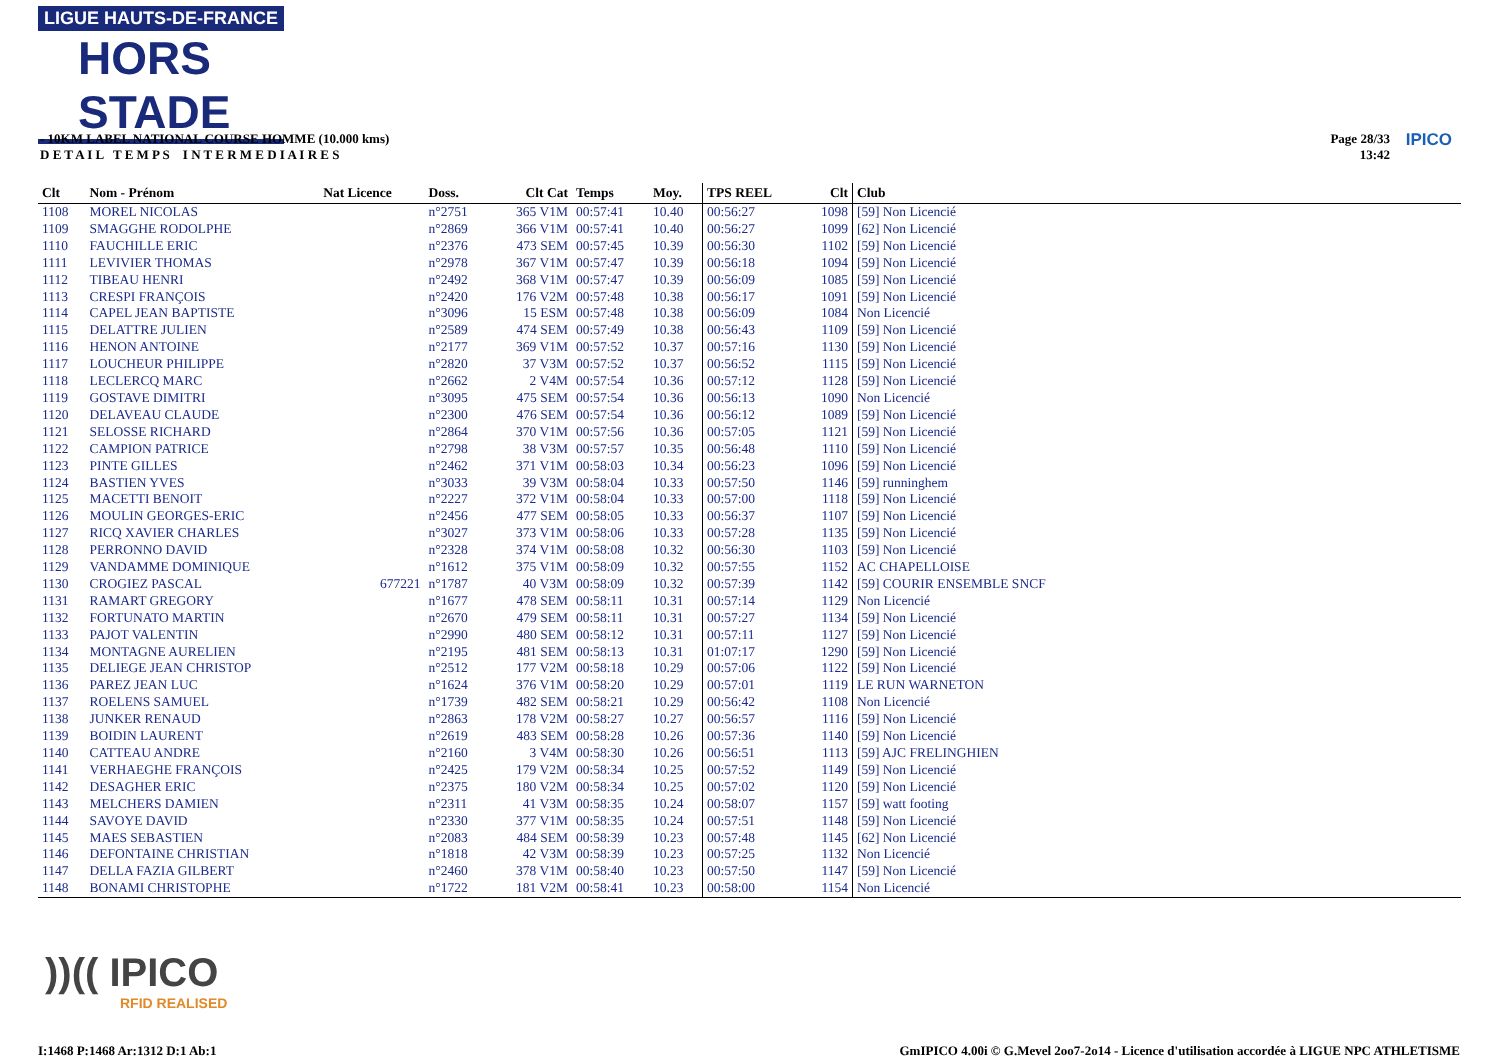LIGUE HAUTS-DE-FRANCE
HORS STADE
- 10KM LABEL NATIONAL COURSE HOMME (10.000 kms)
D E T A I L T E M P S I N T E R M E D I A I R E S
Page 28/33
13:42
IPICO
| Clt | Nom - Prénom | Nat Licence | Doss. | Clt Cat | Temps | Moy. | TPS REEL | Clt | Club |
| --- | --- | --- | --- | --- | --- | --- | --- | --- | --- |
| 1108 | MOREL NICOLAS | | n°2751 | 365 V1M | 00:57:41 | 10.40 | 00:56:27 | 1098 | [59] Non Licencié |
| 1109 | SMAGGHE RODOLPHE | | n°2869 | 366 V1M | 00:57:41 | 10.40 | 00:56:27 | 1099 | [62] Non Licencié |
| 1110 | FAUCHILLE ERIC | | n°2376 | 473 SEM | 00:57:45 | 10.39 | 00:56:30 | 1102 | [59] Non Licencié |
| 1111 | LEVIVIER THOMAS | | n°2978 | 367 V1M | 00:57:47 | 10.39 | 00:56:18 | 1094 | [59] Non Licencié |
| 1112 | TIBEAU HENRI | | n°2492 | 368 V1M | 00:57:47 | 10.39 | 00:56:09 | 1085 | [59] Non Licencié |
| 1113 | CRESPI FRANÇOIS | | n°2420 | 176 V2M | 00:57:48 | 10.38 | 00:56:17 | 1091 | [59] Non Licencié |
| 1114 | CAPEL JEAN BAPTISTE | | n°3096 | 15 ESM | 00:57:48 | 10.38 | 00:56:09 | 1084 | Non Licencié |
| 1115 | DELATTRE JULIEN | | n°2589 | 474 SEM | 00:57:49 | 10.38 | 00:56:43 | 1109 | [59] Non Licencié |
| 1116 | HENON ANTOINE | | n°2177 | 369 V1M | 00:57:52 | 10.37 | 00:57:16 | 1130 | [59] Non Licencié |
| 1117 | LOUCHEUR PHILIPPE | | n°2820 | 37 V3M | 00:57:52 | 10.37 | 00:56:52 | 1115 | [59] Non Licencié |
| 1118 | LECLERCQ MARC | | n°2662 | 2 V4M | 00:57:54 | 10.36 | 00:57:12 | 1128 | [59] Non Licencié |
| 1119 | GOSTAVE DIMITRI | | n°3095 | 475 SEM | 00:57:54 | 10.36 | 00:56:13 | 1090 | Non Licencié |
| 1120 | DELAVEAU CLAUDE | | n°2300 | 476 SEM | 00:57:54 | 10.36 | 00:56:12 | 1089 | [59] Non Licencié |
| 1121 | SELOSSE RICHARD | | n°2864 | 370 V1M | 00:57:56 | 10.36 | 00:57:05 | 1121 | [59] Non Licencié |
| 1122 | CAMPION PATRICE | | n°2798 | 38 V3M | 00:57:57 | 10.35 | 00:56:48 | 1110 | [59] Non Licencié |
| 1123 | PINTE GILLES | | n°2462 | 371 V1M | 00:58:03 | 10.34 | 00:56:23 | 1096 | [59] Non Licencié |
| 1124 | BASTIEN YVES | | n°3033 | 39 V3M | 00:58:04 | 10.33 | 00:57:50 | 1146 | [59] runninghem |
| 1125 | MACETTI BENOIT | | n°2227 | 372 V1M | 00:58:04 | 10.33 | 00:57:00 | 1118 | [59] Non Licencié |
| 1126 | MOULIN GEORGES-ERIC | | n°2456 | 477 SEM | 00:58:05 | 10.33 | 00:56:37 | 1107 | [59] Non Licencié |
| 1127 | RICQ XAVIER CHARLES | | n°3027 | 373 V1M | 00:58:06 | 10.33 | 00:57:28 | 1135 | [59] Non Licencié |
| 1128 | PERRONNO DAVID | | n°2328 | 374 V1M | 00:58:08 | 10.32 | 00:56:30 | 1103 | [59] Non Licencié |
| 1129 | VANDAMME DOMINIQUE | | n°1612 | 375 V1M | 00:58:09 | 10.32 | 00:57:55 | 1152 | AC CHAPELLOISE |
| 1130 | CROGIEZ PASCAL | 677221 | n°1787 | 40 V3M | 00:58:09 | 10.32 | 00:57:39 | 1142 | [59] COURIR ENSEMBLE SNCF |
| 1131 | RAMART GREGORY | | n°1677 | 478 SEM | 00:58:11 | 10.31 | 00:57:14 | 1129 | Non Licencié |
| 1132 | FORTUNATO MARTIN | | n°2670 | 479 SEM | 00:58:11 | 10.31 | 00:57:27 | 1134 | [59] Non Licencié |
| 1133 | PAJOT VALENTIN | | n°2990 | 480 SEM | 00:58:12 | 10.31 | 00:57:11 | 1127 | [59] Non Licencié |
| 1134 | MONTAGNE AURELIEN | | n°2195 | 481 SEM | 00:58:13 | 10.31 | 01:07:17 | 1290 | [59] Non Licencié |
| 1135 | DELIEGE JEAN CHRISTOP | | n°2512 | 177 V2M | 00:58:18 | 10.29 | 00:57:06 | 1122 | [59] Non Licencié |
| 1136 | PAREZ JEAN LUC | | n°1624 | 376 V1M | 00:58:20 | 10.29 | 00:57:01 | 1119 | LE RUN WARNETON |
| 1137 | ROELENS SAMUEL | | n°1739 | 482 SEM | 00:58:21 | 10.29 | 00:56:42 | 1108 | Non Licencié |
| 1138 | JUNKER RENAUD | | n°2863 | 178 V2M | 00:58:27 | 10.27 | 00:56:57 | 1116 | [59] Non Licencié |
| 1139 | BOIDIN LAURENT | | n°2619 | 483 SEM | 00:58:28 | 10.26 | 00:57:36 | 1140 | [59] Non Licencié |
| 1140 | CATTEAU ANDRE | | n°2160 | 3 V4M | 00:58:30 | 10.26 | 00:56:51 | 1113 | [59] AJC FRELINGHIEN |
| 1141 | VERHAEGHE FRANÇOIS | | n°2425 | 179 V2M | 00:58:34 | 10.25 | 00:57:52 | 1149 | [59] Non Licencié |
| 1142 | DESAGHER ERIC | | n°2375 | 180 V2M | 00:58:34 | 10.25 | 00:57:02 | 1120 | [59] Non Licencié |
| 1143 | MELCHERS DAMIEN | | n°2311 | 41 V3M | 00:58:35 | 10.24 | 00:58:07 | 1157 | [59] watt footing |
| 1144 | SAVOYE DAVID | | n°2330 | 377 V1M | 00:58:35 | 10.24 | 00:57:51 | 1148 | [59] Non Licencié |
| 1145 | MAES SEBASTIEN | | n°2083 | 484 SEM | 00:58:39 | 10.23 | 00:57:48 | 1145 | [62] Non Licencié |
| 1146 | DEFONTAINE CHRISTIAN | | n°1818 | 42 V3M | 00:58:39 | 10.23 | 00:57:25 | 1132 | Non Licencié |
| 1147 | DELLA FAZIA GILBERT | | n°2460 | 378 V1M | 00:58:40 | 10.23 | 00:57:50 | 1147 | [59] Non Licencié |
| 1148 | BONAMI CHRISTOPHE | | n°1722 | 181 V2M | 00:58:41 | 10.23 | 00:58:00 | 1154 | Non Licencié |
))(( IPICO
RFID REALISED
I:1468 P:1468 Ar:1312 D:1 Ab:1
GmIPICO 4.00i © G.Mevel 2oo7-2o14 - Licence d'utilisation accordée à LIGUE NPC ATHLETISME